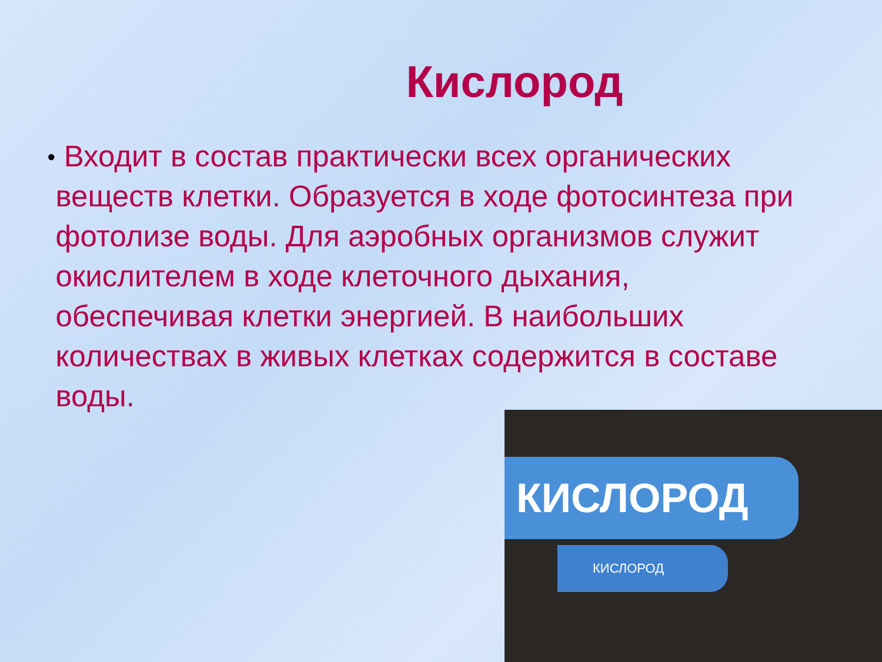Кислород
●
Входит в состав практически всех органических веществ клетки. Образуется в ходе фотосинтеза при фотолизе воды. Для аэробных организмов служит окислителем в ходе клеточного дыхания, обеспечивая клетки энергией. В наибольших количествах в живых клетках содержится в составе воды.
КИСЛОРОД
КИСЛОРОД